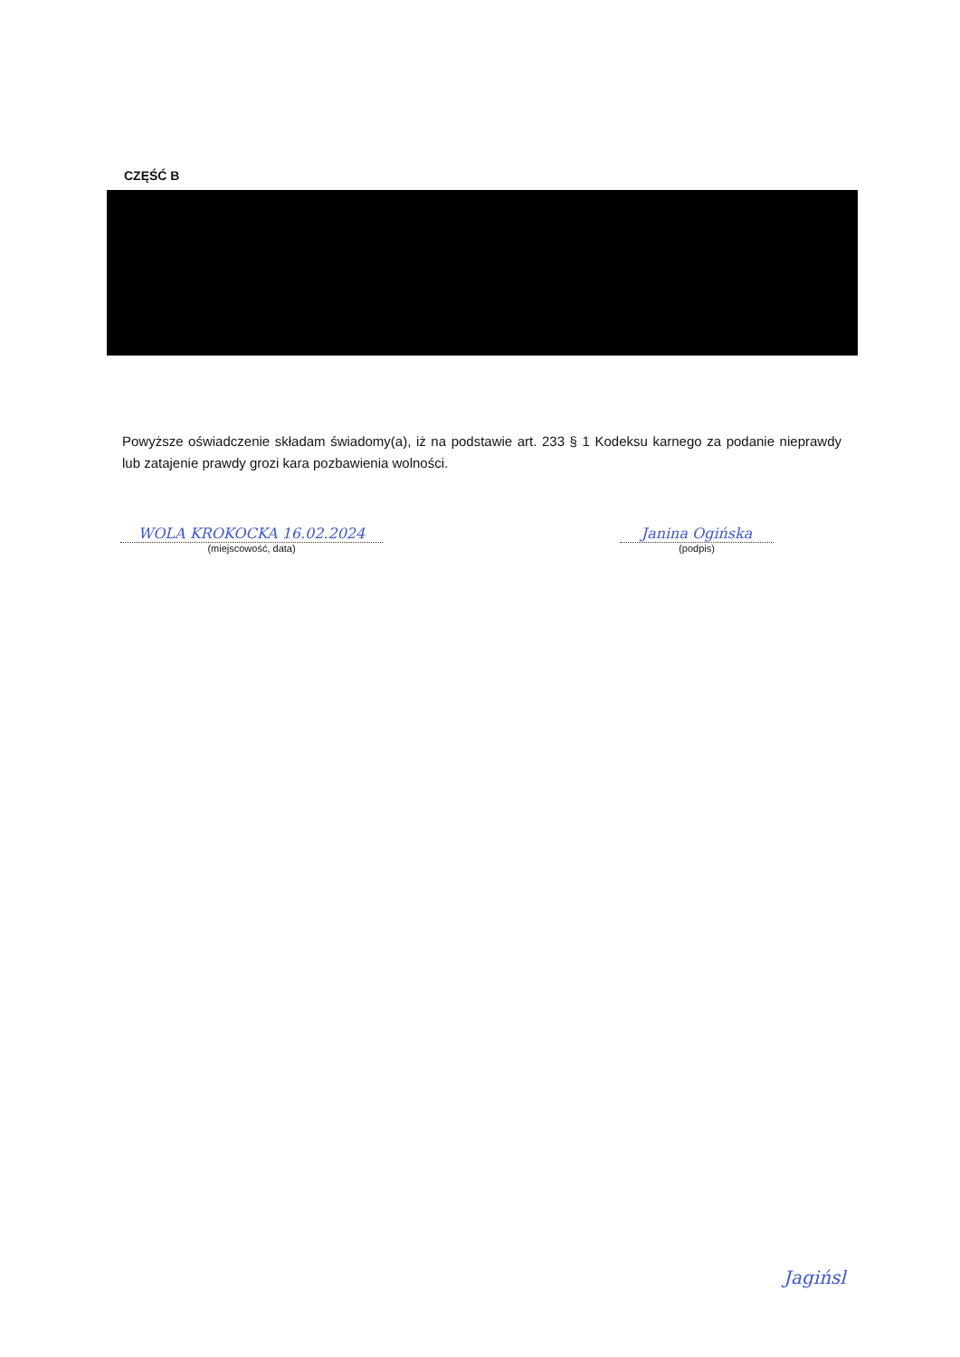CZĘŚĆ B
Powyższe oświadczenie składam świadomy(a), iż na podstawie art. 233 § 1 Kodeksu karnego za podanie nieprawdy lub zatajenie prawdy grozi kara pozbawienia wolności.
WOLA KROKOCKA 16.02.2024
(miejscowość, data)
Janina Ogińska
(podpis)
Jagińsl